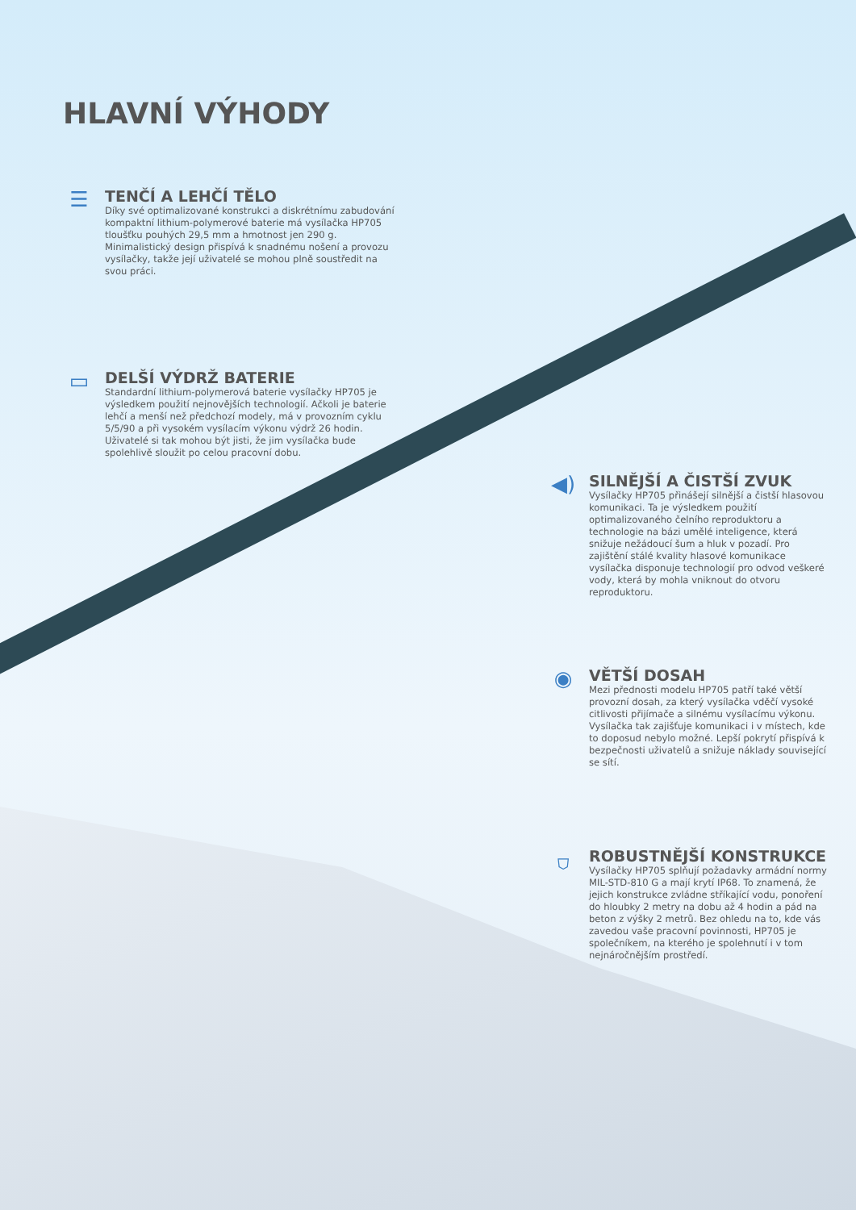HLAVNÍ VÝHODY
☰
TENČÍ A LEHČÍ TĚLO
Díky své optimalizované konstrukci a diskrétnímu zabudování kompaktní lithium-polymerové baterie má vysílačka HP705 tloušťku pouhých 29,5 mm a hmotnost jen 290 g. Minimalistický design přispívá k snadnému nošení a provozu vysílačky, takže její uživatelé se mohou plně soustředit na svou práci.
▭
DELŠÍ VÝDRŽ BATERIE
Standardní lithium-polymerová baterie vysílačky HP705 je výsledkem použití nejnovějších technologií. Ačkoli je baterie lehčí a menší než předchozí modely, má v provozním cyklu 5/5/90 a při vysokém vysílacím výkonu výdrž 26 hodin. Uživatelé si tak mohou být jisti, že jim vysílačka bude spolehlivě sloužit po celou pracovní dobu.
◀)
SILNĚJŠÍ A ČISTŠÍ ZVUK
Vysílačky HP705 přinášejí silnější a čistší hlasovou komunikaci. Ta je výsledkem použití optimalizovaného čelního reproduktoru a technologie na bázi umělé inteligence, která snižuje nežádoucí šum a hluk v pozadí. Pro zajištění stálé kvality hlasové komunikace vysílačka disponuje technologií pro odvod veškeré vody, která by mohla vniknout do otvoru reproduktoru.
◉
VĚTŠÍ DOSAH
Mezi přednosti modelu HP705 patří také větší provozní dosah, za který vysílačka vděčí vysoké citlivosti přijímače a silnému vysílacímu výkonu. Vysílačka tak zajišťuje komunikaci i v místech, kde to doposud nebylo možné. Lepší pokrytí přispívá k bezpečnosti uživatelů a snižuje náklady související se sítí.
⛉
ROBUSTNĚJŠÍ KONSTRUKCE
Vysílačky HP705 splňují požadavky armádní normy MIL-STD-810 G a mají krytí IP68. To znamená, že jejich konstrukce zvládne stříkající vodu, ponoření do hloubky 2 metry na dobu až 4 hodin a pád na beton z výšky 2 metrů. Bez ohledu na to, kde vás zavedou vaše pracovní povinnosti, HP705 je společníkem, na kterého je spolehnutí i v tom nejnáročnějším prostředí.